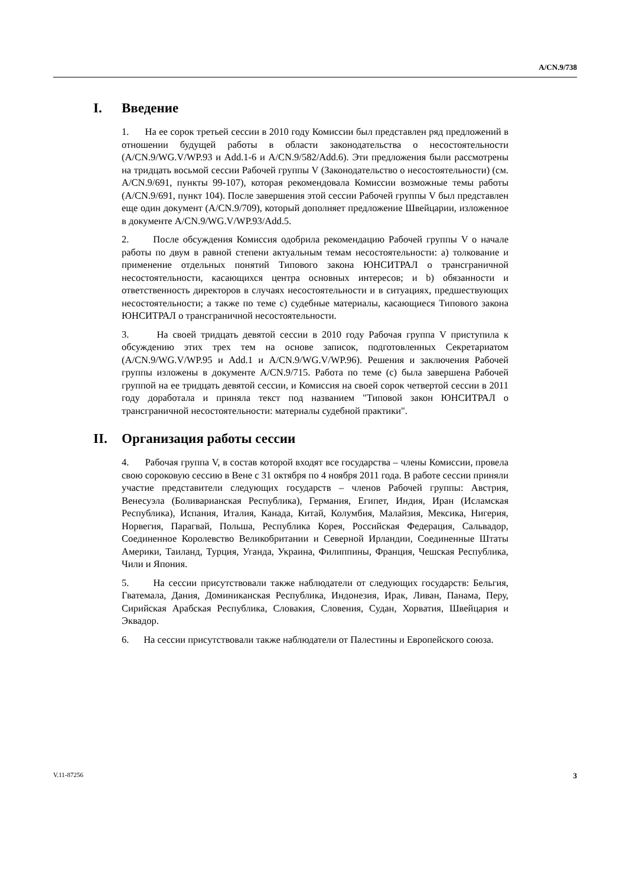A/CN.9/738
I. Введение
1. На ее сорок третьей сессии в 2010 году Комиссии был представлен ряд предложений в отношении будущей работы в области законодательства о несостоятельности (A/CN.9/WG.V/WP.93 и Add.1-6 и A/CN.9/582/Add.6). Эти предложения были рассмотрены на тридцать восьмой сессии Рабочей группы V (Законодательство о несостоятельности) (см. A/CN.9/691, пункты 99-107), которая рекомендовала Комиссии возможные темы работы (A/CN.9/691, пункт 104). После завершения этой сессии Рабочей группы V был представлен еще один документ (A/CN.9/709), который дополняет предложение Швейцарии, изложенное в документе A/CN.9/WG.V/WP.93/Add.5.
2. После обсуждения Комиссия одобрила рекомендацию Рабочей группы V о начале работы по двум в равной степени актуальным темам несостоятельности: a) толкование и применение отдельных понятий Типового закона ЮНСИТРАЛ о трансграничной несостоятельности, касающихся центра основных интересов; и b) обязанности и ответственность директоров в случаях несостоятельности и в ситуациях, предшествующих несостоятельности; а также по теме c) судебные материалы, касающиеся Типового закона ЮНСИТРАЛ о трансграничной несостоятельности.
3. На своей тридцать девятой сессии в 2010 году Рабочая группа V приступила к обсуждению этих трех тем на основе записок, подготовленных Секретариатом (A/CN.9/WG.V/WP.95 и Add.1 и A/CN.9/WG.V/WP.96). Решения и заключения Рабочей группы изложены в документе A/CN.9/715. Работа по теме (c) была завершена Рабочей группой на ее тридцать девятой сессии, и Комиссия на своей сорок четвертой сессии в 2011 году доработала и приняла текст под названием "Типовой закон ЮНСИТРАЛ о трансграничной несостоятельности: материалы судебной практики".
II. Организация работы сессии
4. Рабочая группа V, в состав которой входят все государства – члены Комиссии, провела свою сороковую сессию в Вене с 31 октября по 4 ноября 2011 года. В работе сессии приняли участие представители следующих государств – членов Рабочей группы: Австрия, Венесуэла (Боливарианская Республика), Германия, Египет, Индия, Иран (Исламская Республика), Испания, Италия, Канада, Китай, Колумбия, Малайзия, Мексика, Нигерия, Норвегия, Парагвай, Польша, Республика Корея, Российская Федерация, Сальвадор, Соединенное Королевство Великобритании и Северной Ирландии, Соединенные Штаты Америки, Таиланд, Турция, Уганда, Украина, Филиппины, Франция, Чешская Республика, Чили и Япония.
5. На сессии присутствовали также наблюдатели от следующих государств: Бельгия, Гватемала, Дания, Доминиканская Республика, Индонезия, Ирак, Ливан, Панама, Перу, Сирийская Арабская Республика, Словакия, Словения, Судан, Хорватия, Швейцария и Эквадор.
6. На сессии присутствовали также наблюдатели от Палестины и Европейского союза.
V.11-87256 3